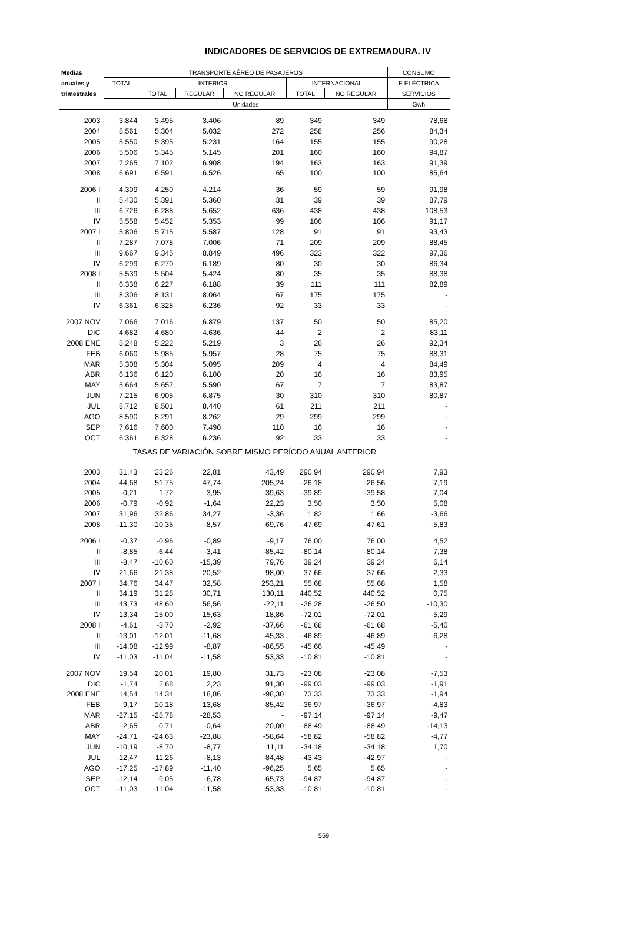INDICADORES DE SERVICIOS DE EXTREMADURA. IV
| Medias | TRANSPORTE AÉREO DE PASAJEROS | | | | | | CONSUMO |
| --- | --- | --- | --- | --- | --- | --- | --- |
| anuales y | TOTAL | INTERIOR | | | INTERNACIONAL | | E.ELÉCTRICA |
| trimestrales | | TOTAL | REGULAR | NO REGULAR | TOTAL | NO REGULAR | SERVICIOS |
| | Unidades | | | | | | Gwh |
| 2003 | 3.844 | 3.495 | 3.406 | 89 | 349 | 349 | 78,68 |
| 2004 | 5.561 | 5.304 | 5.032 | 272 | 258 | 256 | 84,34 |
| 2005 | 5.550 | 5.395 | 5.231 | 164 | 155 | 155 | 90,28 |
| 2006 | 5.506 | 5.345 | 5.145 | 201 | 160 | 160 | 94,87 |
| 2007 | 7.265 | 7.102 | 6.908 | 194 | 163 | 163 | 91,39 |
| 2008 | 6.691 | 6.591 | 6.526 | 65 | 100 | 100 | 85,64 |
| 2006 I | 4.309 | 4.250 | 4.214 | 36 | 59 | 59 | 91,98 |
| II | 5.430 | 5.391 | 5.360 | 31 | 39 | 39 | 87,79 |
| III | 6.726 | 6.288 | 5.652 | 636 | 438 | 438 | 108,53 |
| IV | 5.558 | 5.452 | 5.353 | 99 | 106 | 106 | 91,17 |
| 2007 I | 5.806 | 5.715 | 5.587 | 128 | 91 | 91 | 93,43 |
| II | 7.287 | 7.078 | 7.006 | 71 | 209 | 209 | 88,45 |
| III | 9.667 | 9.345 | 8.849 | 496 | 323 | 322 | 97,36 |
| IV | 6.299 | 6.270 | 6.189 | 80 | 30 | 30 | 86,34 |
| 2008 I | 5.539 | 5.504 | 5.424 | 80 | 35 | 35 | 88,38 |
| II | 6.338 | 6.227 | 6.188 | 39 | 111 | 111 | 82,89 |
| III | 8.306 | 8.131 | 8.064 | 67 | 175 | 175 | - |
| IV | 6.361 | 6.328 | 6.236 | 92 | 33 | 33 | - |
| 2007 NOV | 7.066 | 7.016 | 6.879 | 137 | 50 | 50 | 85,20 |
| DIC | 4.682 | 4.680 | 4.636 | 44 | 2 | 2 | 83,11 |
| 2008 ENE | 5.248 | 5.222 | 5.219 | 3 | 26 | 26 | 92,34 |
| FEB | 6.060 | 5.985 | 5.957 | 28 | 75 | 75 | 88,31 |
| MAR | 5.308 | 5.304 | 5.095 | 209 | 4 | 4 | 84,49 |
| ABR | 6.136 | 6.120 | 6.100 | 20 | 16 | 16 | 83,95 |
| MAY | 5.664 | 5.657 | 5.590 | 67 | 7 | 7 | 83,87 |
| JUN | 7.215 | 6.905 | 6.875 | 30 | 310 | 310 | 80,87 |
| JUL | 8.712 | 8.501 | 8.440 | 61 | 211 | 211 | - |
| AGO | 8.590 | 8.291 | 8.262 | 29 | 299 | 299 | - |
| SEP | 7.616 | 7.600 | 7.490 | 110 | 16 | 16 | - |
| OCT | 6.361 | 6.328 | 6.236 | 92 | 33 | 33 | - |
| TASAS DE VARIACIÓN SOBRE MISMO PERÍODO ANUAL ANTERIOR | | | | | | | |
| 2003 | 31,43 | 23,26 | 22,81 | 43,49 | 290,94 | 290,94 | 7,93 |
| 2004 | 44,68 | 51,75 | 47,74 | 205,24 | -26,18 | -26,56 | 7,19 |
| 2005 | -0,21 | 1,72 | 3,95 | -39,63 | -39,89 | -39,58 | 7,04 |
| 2006 | -0,79 | -0,92 | -1,64 | 22,23 | 3,50 | 3,50 | 5,08 |
| 2007 | 31,96 | 32,86 | 34,27 | -3,36 | 1,82 | 1,66 | -3,66 |
| 2008 | -11,30 | -10,35 | -8,57 | -69,76 | -47,69 | -47,61 | -5,83 |
| 2006 I | -0,37 | -0,96 | -0,89 | -9,17 | 76,00 | 76,00 | 4,52 |
| II | -8,85 | -6,44 | -3,41 | -85,42 | -80,14 | -80,14 | 7,38 |
| III | -8,47 | -10,60 | -15,39 | 79,76 | 39,24 | 39,24 | 6,14 |
| IV | 21,66 | 21,38 | 20,52 | 98,00 | 37,66 | 37,66 | 2,33 |
| 2007 I | 34,76 | 34,47 | 32,58 | 253,21 | 55,68 | 55,68 | 1,58 |
| II | 34,19 | 31,28 | 30,71 | 130,11 | 440,52 | 440,52 | 0,75 |
| III | 43,73 | 48,60 | 56,56 | -22,11 | -26,28 | -26,50 | -10,30 |
| IV | 13,34 | 15,00 | 15,63 | -18,86 | -72,01 | -72,01 | -5,29 |
| 2008 I | -4,61 | -3,70 | -2,92 | -37,66 | -61,68 | -61,68 | -5,40 |
| II | -13,01 | -12,01 | -11,68 | -45,33 | -46,89 | -46,89 | -6,28 |
| III | -14,08 | -12,99 | -8,87 | -86,55 | -45,66 | -45,49 | - |
| IV | -11,03 | -11,04 | -11,58 | 53,33 | -10,81 | -10,81 | - |
| 2007 NOV | 19,54 | 20,01 | 19,80 | 31,73 | -23,08 | -23,08 | -7,53 |
| DIC | -1,74 | 2,68 | 2,23 | 91,30 | -99,03 | -99,03 | -1,91 |
| 2008 ENE | 14,54 | 14,34 | 18,86 | -98,30 | 73,33 | 73,33 | -1,94 |
| FEB | 9,17 | 10,18 | 13,68 | -85,42 | -36,97 | -36,97 | -4,83 |
| MAR | -27,15 | -25,78 | -28,53 | - | -97,14 | -97,14 | -9,47 |
| ABR | -2,65 | -0,71 | -0,64 | -20,00 | -88,49 | -88,49 | -14,13 |
| MAY | -24,71 | -24,63 | -23,88 | -58,64 | -58,82 | -58,82 | -4,77 |
| JUN | -10,19 | -8,70 | -8,77 | 11,11 | -34,18 | -34,18 | 1,70 |
| JUL | -12,47 | -11,26 | -8,13 | -84,48 | -43,43 | -42,97 | - |
| AGO | -17,25 | -17,89 | -11,40 | -96,25 | 5,65 | 5,65 | - |
| SEP | -12,14 | -9,05 | -6,78 | -65,73 | -94,87 | -94,87 | - |
| OCT | -11,03 | -11,04 | -11,58 | 53,33 | -10,81 | -10,81 | - |
559